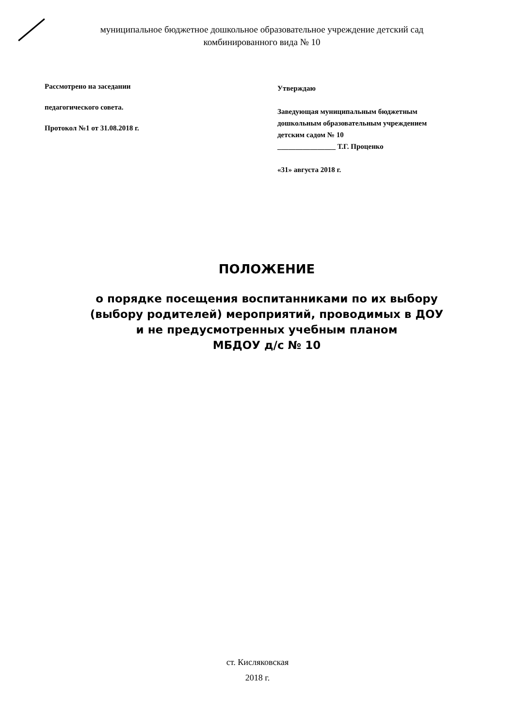муниципальное бюджетное дошкольное образовательное учреждение детский сад
комбинированного вида № 10
Рассмотрено на заседании
педагогического совета.
Протокол №1 от 31.08.2018 г.
Утверждаю
Заведующая муниципальным бюджетным
дошкольным образовательным учреждением
детским садом № 10
________________ Т.Г. Проценко
«31» августа 2018 г.
ПОЛОЖЕНИЕ
о порядке посещения воспитанниками по их выбору
(выбору родителей) мероприятий, проводимых в ДОУ
и не предусмотренных учебным планом
МБДОУ д/с № 10
ст. Кисляковская
2018 г.